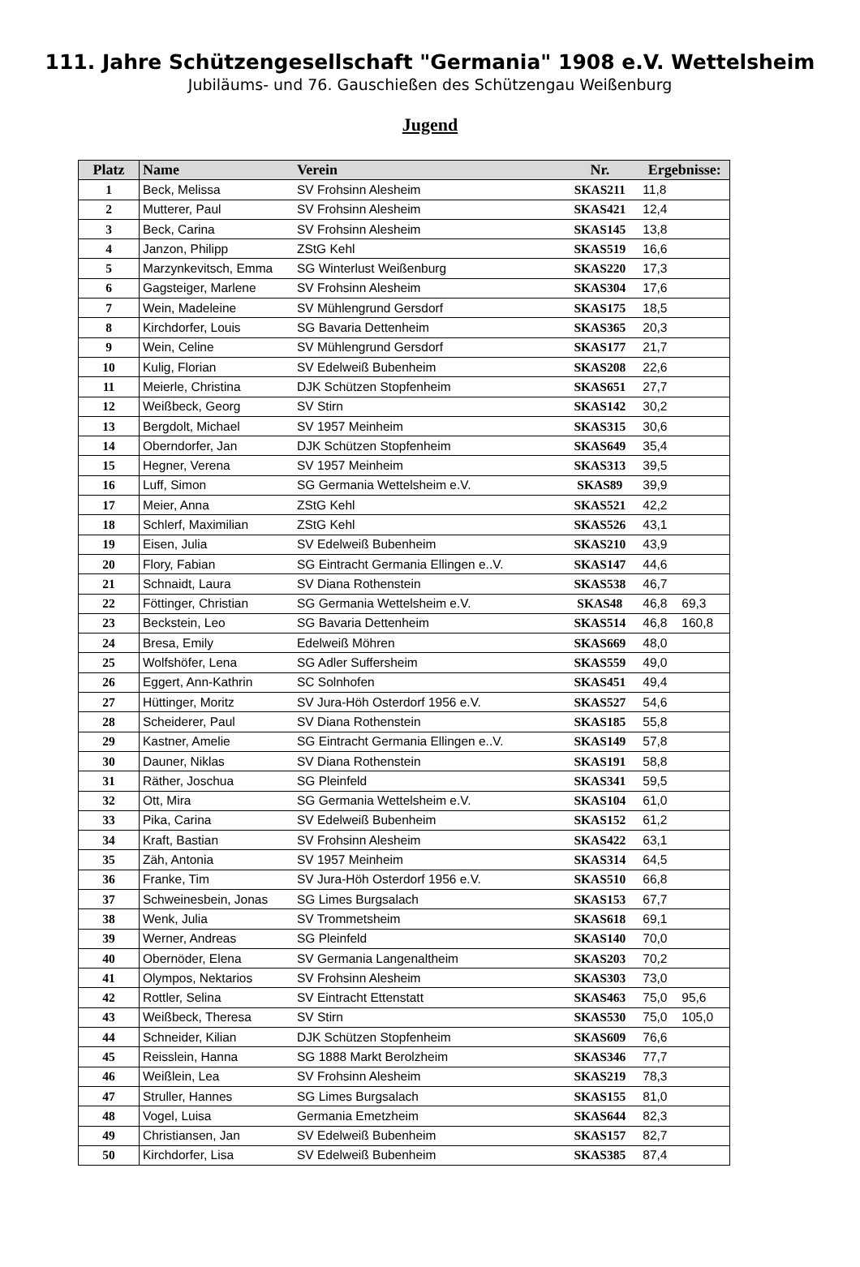111. Jahre Schützengesellschaft "Germania" 1908 e.V. Wettelsheim
Jubiläums- und 76. Gauschießen des Schützengau Weißenburg
Jugend
| Platz | Name | Verein | Nr. | Ergebnisse: | |
| --- | --- | --- | --- | --- | --- |
| 1 | Beck, Melissa | SV Frohsinn Alesheim | SKAS211 | 11,8 | |
| 2 | Mutterer, Paul | SV Frohsinn Alesheim | SKAS421 | 12,4 | |
| 3 | Beck, Carina | SV Frohsinn Alesheim | SKAS145 | 13,8 | |
| 4 | Janzon, Philipp | ZStG Kehl | SKAS519 | 16,6 | |
| 5 | Marzynkevitsch, Emma | SG Winterlust Weißenburg | SKAS220 | 17,3 | |
| 6 | Gagsteiger, Marlene | SV Frohsinn Alesheim | SKAS304 | 17,6 | |
| 7 | Wein, Madeleine | SV Mühlengrund Gersdorf | SKAS175 | 18,5 | |
| 8 | Kirchdorfer, Louis | SG Bavaria Dettenheim | SKAS365 | 20,3 | |
| 9 | Wein, Celine | SV Mühlengrund Gersdorf | SKAS177 | 21,7 | |
| 10 | Kulig, Florian | SV Edelweiß Bubenheim | SKAS208 | 22,6 | |
| 11 | Meierle, Christina | DJK Schützen Stopfenheim | SKAS651 | 27,7 | |
| 12 | Weißbeck, Georg | SV Stirn | SKAS142 | 30,2 | |
| 13 | Bergdolt, Michael | SV 1957 Meinheim | SKAS315 | 30,6 | |
| 14 | Oberndorfer, Jan | DJK Schützen Stopfenheim | SKAS649 | 35,4 | |
| 15 | Hegner, Verena | SV 1957 Meinheim | SKAS313 | 39,5 | |
| 16 | Luff, Simon | SG Germania Wettelsheim e.V. | SKAS89 | 39,9 | |
| 17 | Meier, Anna | ZStG Kehl | SKAS521 | 42,2 | |
| 18 | Schlerf, Maximilian | ZStG Kehl | SKAS526 | 43,1 | |
| 19 | Eisen, Julia | SV Edelweiß Bubenheim | SKAS210 | 43,9 | |
| 20 | Flory, Fabian | SG Eintracht Germania Ellingen e..V. | SKAS147 | 44,6 | |
| 21 | Schnaidt, Laura | SV Diana Rothenstein | SKAS538 | 46,7 | |
| 22 | Föttinger, Christian | SG Germania Wettelsheim e.V. | SKAS48 | 46,8 | 69,3 |
| 23 | Beckstein, Leo | SG Bavaria Dettenheim | SKAS514 | 46,8 | 160,8 |
| 24 | Bresa, Emily | Edelweiß Möhren | SKAS669 | 48,0 | |
| 25 | Wolfshöfer, Lena | SG Adler Suffersheim | SKAS559 | 49,0 | |
| 26 | Eggert, Ann-Kathrin | SC Solnhofen | SKAS451 | 49,4 | |
| 27 | Hüttinger, Moritz | SV Jura-Höh Osterdorf 1956 e.V. | SKAS527 | 54,6 | |
| 28 | Scheiderer, Paul | SV Diana Rothenstein | SKAS185 | 55,8 | |
| 29 | Kastner, Amelie | SG Eintracht Germania Ellingen e..V. | SKAS149 | 57,8 | |
| 30 | Dauner, Niklas | SV Diana Rothenstein | SKAS191 | 58,8 | |
| 31 | Räther, Joschua | SG Pleinfeld | SKAS341 | 59,5 | |
| 32 | Ott, Mira | SG Germania Wettelsheim e.V. | SKAS104 | 61,0 | |
| 33 | Pika, Carina | SV Edelweiß Bubenheim | SKAS152 | 61,2 | |
| 34 | Kraft, Bastian | SV Frohsinn Alesheim | SKAS422 | 63,1 | |
| 35 | Zäh, Antonia | SV 1957 Meinheim | SKAS314 | 64,5 | |
| 36 | Franke, Tim | SV Jura-Höh Osterdorf 1956 e.V. | SKAS510 | 66,8 | |
| 37 | Schweinesbein, Jonas | SG Limes Burgsalach | SKAS153 | 67,7 | |
| 38 | Wenk, Julia | SV Trommetsheim | SKAS618 | 69,1 | |
| 39 | Werner, Andreas | SG Pleinfeld | SKAS140 | 70,0 | |
| 40 | Obernöder, Elena | SV Germania Langenaltheim | SKAS203 | 70,2 | |
| 41 | Olympos, Nektarios | SV Frohsinn Alesheim | SKAS303 | 73,0 | |
| 42 | Rottler, Selina | SV Eintracht Ettenstatt | SKAS463 | 75,0 | 95,6 |
| 43 | Weißbeck, Theresa | SV Stirn | SKAS530 | 75,0 | 105,0 |
| 44 | Schneider, Kilian | DJK Schützen Stopfenheim | SKAS609 | 76,6 | |
| 45 | Reisslein, Hanna | SG 1888 Markt Berolzheim | SKAS346 | 77,7 | |
| 46 | Weißlein, Lea | SV Frohsinn Alesheim | SKAS219 | 78,3 | |
| 47 | Struller, Hannes | SG Limes Burgsalach | SKAS155 | 81,0 | |
| 48 | Vogel, Luisa | Germania Emetzheim | SKAS644 | 82,3 | |
| 49 | Christiansen, Jan | SV Edelweiß Bubenheim | SKAS157 | 82,7 | |
| 50 | Kirchdorfer, Lisa | SV Edelweiß Bubenheim | SKAS385 | 87,4 | |